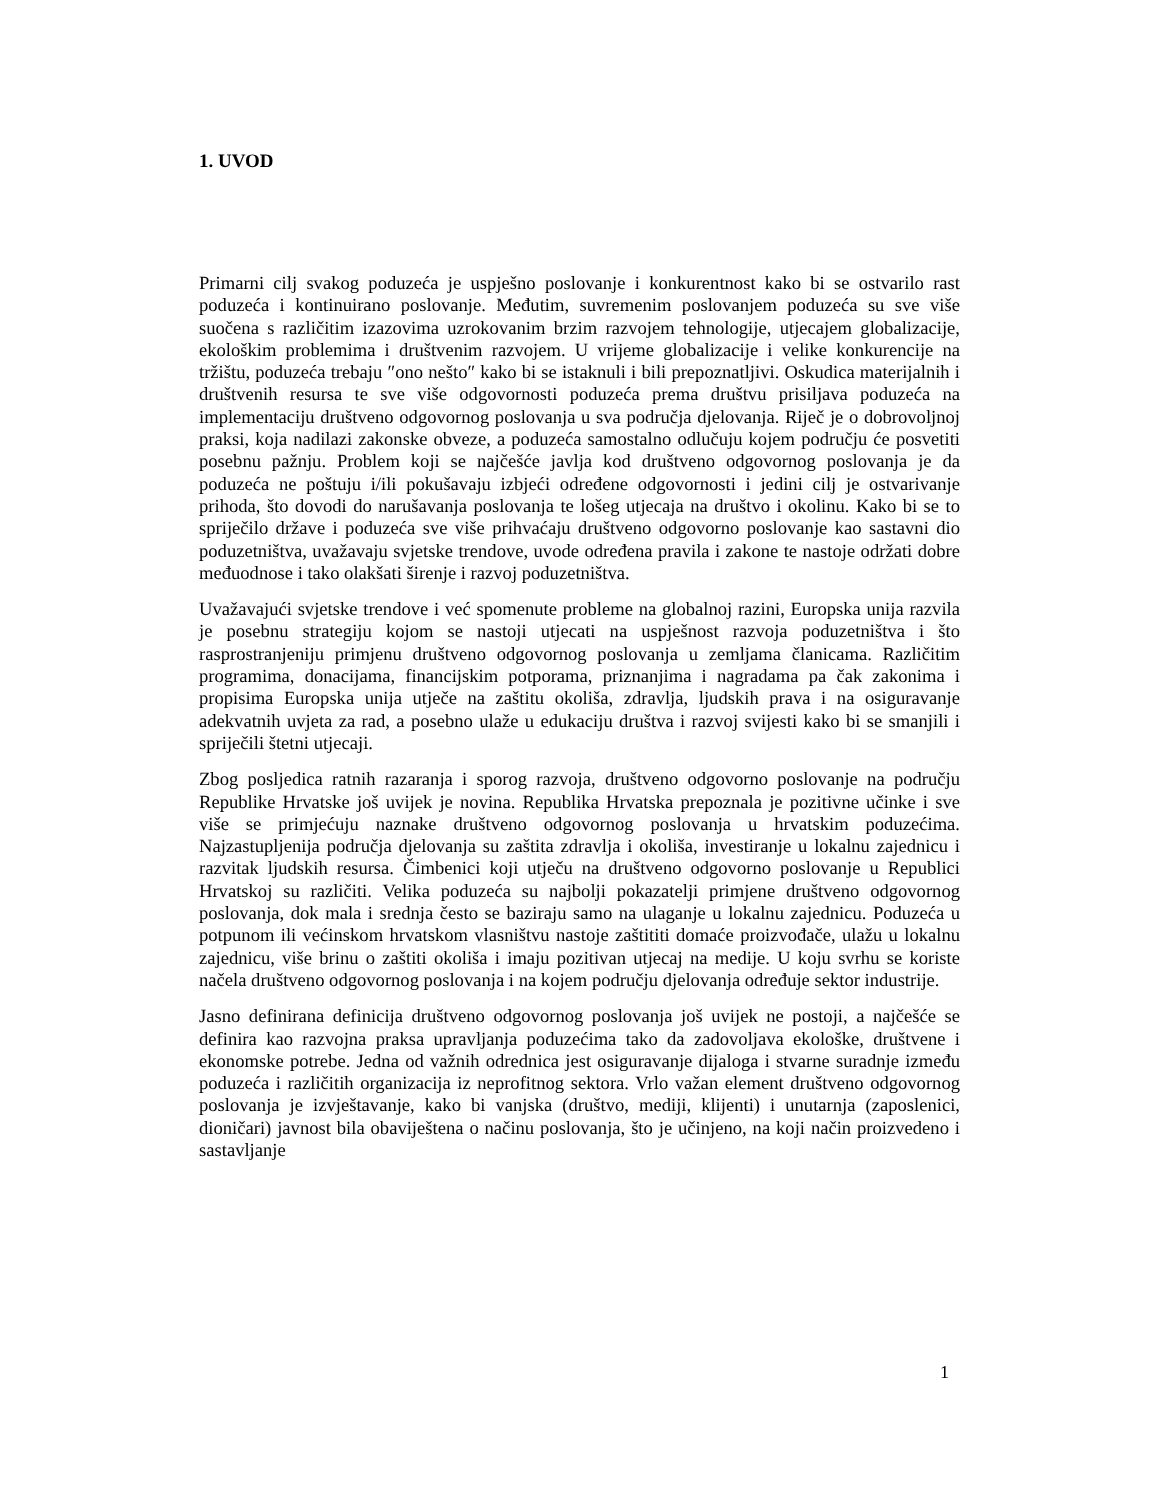1. UVOD
Primarni cilj svakog poduzeća je uspješno poslovanje i konkurentnost kako bi se ostvarilo rast poduzeća i kontinuirano poslovanje. Međutim, suvremenim poslovanjem poduzeća su sve više suočena s različitim izazovima uzrokovanim brzim razvojem tehnologije, utjecajem globalizacije, ekološkim problemima i društvenim razvojem. U vrijeme globalizacije i velike konkurencije na tržištu, poduzeća trebaju ″ono nešto″ kako bi se istaknuli i bili prepoznatljivi. Oskudica materijalnih i društvenih resursa te sve više odgovornosti poduzeća prema društvu prisiljava poduzeća na implementaciju društveno odgovornog poslovanja u sva područja djelovanja. Riječ je o dobrovoljnoj praksi, koja nadilazi zakonske obveze, a poduzeća samostalno odlučuju kojem području će posvetiti posebnu pažnju. Problem koji se najčešće javlja kod društveno odgovornog poslovanja je da poduzeća ne poštuju i/ili pokušavaju izbjeći određene odgovornosti i jedini cilj je ostvarivanje prihoda, što dovodi do narušavanja poslovanja te lošeg utjecaja na društvo i okolinu. Kako bi se to spriječilo države i poduzeća sve više prihvaćaju društveno odgovorno poslovanje kao sastavni dio poduzetništva, uvažavaju svjetske trendove, uvode određena pravila i zakone te nastoje održati dobre međuodnose i tako olakšati širenje i razvoj poduzetništva.
Uvažavajući svjetske trendove i već spomenute probleme na globalnoj razini, Europska unija razvila je posebnu strategiju kojom se nastoji utjecati na uspješnost razvoja poduzetništva i što rasprostranjeniju primjenu društveno odgovornog poslovanja u zemljama članicama. Različitim programima, donacijama, financijskim potporama, priznanjima i nagradama pa čak zakonima i propisima Europska unija utječe na zaštitu okoliša, zdravlja, ljudskih prava i na osiguravanje adekvatnih uvjeta za rad, a posebno ulaže u edukaciju društva i razvoj svijesti kako bi se smanjili i spriječili štetni utjecaji.
Zbog posljedica ratnih razaranja i sporog razvoja, društveno odgovorno poslovanje na području Republike Hrvatske još uvijek je novina. Republika Hrvatska prepoznala je pozitivne učinke i sve više se primjećuju naznake društveno odgovornog poslovanja u hrvatskim poduzećima. Najzastupljenija područja djelovanja su zaštita zdravlja i okoliša, investiranje u lokalnu zajednicu i razvitak ljudskih resursa. Čimbenici koji utječu na društveno odgovorno poslovanje u Republici Hrvatskoj su različiti. Velika poduzeća su najbolji pokazatelji primjene društveno odgovornog poslovanja, dok mala i srednja često se baziraju samo na ulaganje u lokalnu zajednicu. Poduzeća u potpunom ili većinskom hrvatskom vlasništvu nastoje zaštititi domaće proizvođače, ulažu u lokalnu zajednicu, više brinu o zaštiti okoliša i imaju pozitivan utjecaj na medije. U koju svrhu se koriste načela društveno odgovornog poslovanja i na kojem području djelovanja određuje sektor industrije.
Jasno definirana definicija društveno odgovornog poslovanja još uvijek ne postoji, a najčešće se definira kao razvojna praksa upravljanja poduzećima tako da zadovoljava ekološke, društvene i ekonomske potrebe. Jedna od važnih odrednica jest osiguravanje dijaloga i stvarne suradnje između poduzeća i različitih organizacija iz neprofitnog sektora. Vrlo važan element društveno odgovornog poslovanja je izvještavanje, kako bi vanjska (društvo, mediji, klijenti) i unutarnja (zaposlenici, dioničari) javnost bila obaviještena o načinu poslovanja, što je učinjeno, na koji način proizvedeno i sastavljanje
1